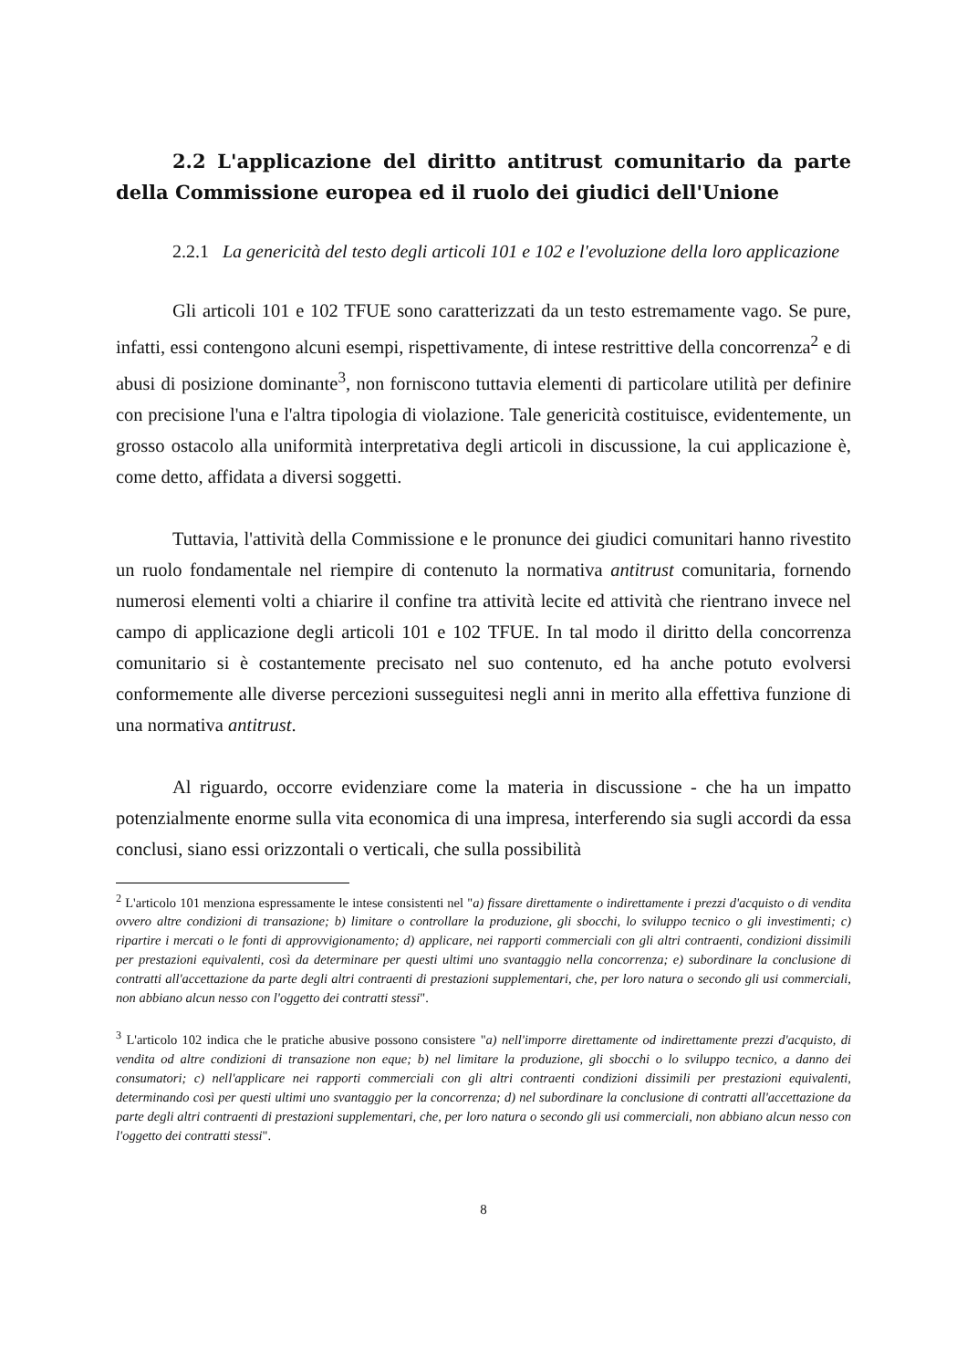2.2 L'applicazione del diritto antitrust comunitario da parte della Commissione europea ed il ruolo dei giudici dell'Unione
2.2.1 La genericità del testo degli articoli 101 e 102 e l'evoluzione della loro applicazione
Gli articoli 101 e 102 TFUE sono caratterizzati da un testo estremamente vago. Se pure, infatti, essi contengono alcuni esempi, rispettivamente, di intese restrittive della concorrenza<sup>2</sup> e di abusi di posizione dominante<sup>3</sup>, non forniscono tuttavia elementi di particolare utilità per definire con precisione l'una e l'altra tipologia di violazione. Tale genericità costituisce, evidentemente, un grosso ostacolo alla uniformità interpretativa degli articoli in discussione, la cui applicazione è, come detto, affidata a diversi soggetti.
Tuttavia, l'attività della Commissione e le pronunce dei giudici comunitari hanno rivestito un ruolo fondamentale nel riempire di contenuto la normativa antitrust comunitaria, fornendo numerosi elementi volti a chiarire il confine tra attività lecite ed attività che rientrano invece nel campo di applicazione degli articoli 101 e 102 TFUE. In tal modo il diritto della concorrenza comunitario si è costantemente precisato nel suo contenuto, ed ha anche potuto evolversi conformemente alle diverse percezioni susseguitesi negli anni in merito alla effettiva funzione di una normativa antitrust.
Al riguardo, occorre evidenziare come la materia in discussione - che ha un impatto potenzialmente enorme sulla vita economica di una impresa, interferendo sia sugli accordi da essa conclusi, siano essi orizzontali o verticali, che sulla possibilità
<sup>2</sup> L'articolo 101 menziona espressamente le intese consistenti nel "a) fissare direttamente o indirettamente i prezzi d'acquisto o di vendita ovvero altre condizioni di transazione; b) limitare o controllare la produzione, gli sbocchi, lo sviluppo tecnico o gli investimenti; c) ripartire i mercati o le fonti di approvvigionamento; d) applicare, nei rapporti commerciali con gli altri contraenti, condizioni dissimili per prestazioni equivalenti, così da determinare per questi ultimi uno svantaggio nella concorrenza; e) subordinare la conclusione di contratti all'accettazione da parte degli altri contraenti di prestazioni supplementari, che, per loro natura o secondo gli usi commerciali, non abbiano alcun nesso con l'oggetto dei contratti stessi".
<sup>3</sup> L'articolo 102 indica che le pratiche abusive possono consistere "a) nell'imporre direttamente od indirettamente prezzi d'acquisto, di vendita od altre condizioni di transazione non eque; b) nel limitare la produzione, gli sbocchi o lo sviluppo tecnico, a danno dei consumatori; c) nell'applicare nei rapporti commerciali con gli altri contraenti condizioni dissimili per prestazioni equivalenti, determinando così per questi ultimi uno svantaggio per la concorrenza; d) nel subordinare la conclusione di contratti all'accettazione da parte degli altri contraenti di prestazioni supplementari, che, per loro natura o secondo gli usi commerciali, non abbiano alcun nesso con l'oggetto dei contratti stessi".
8